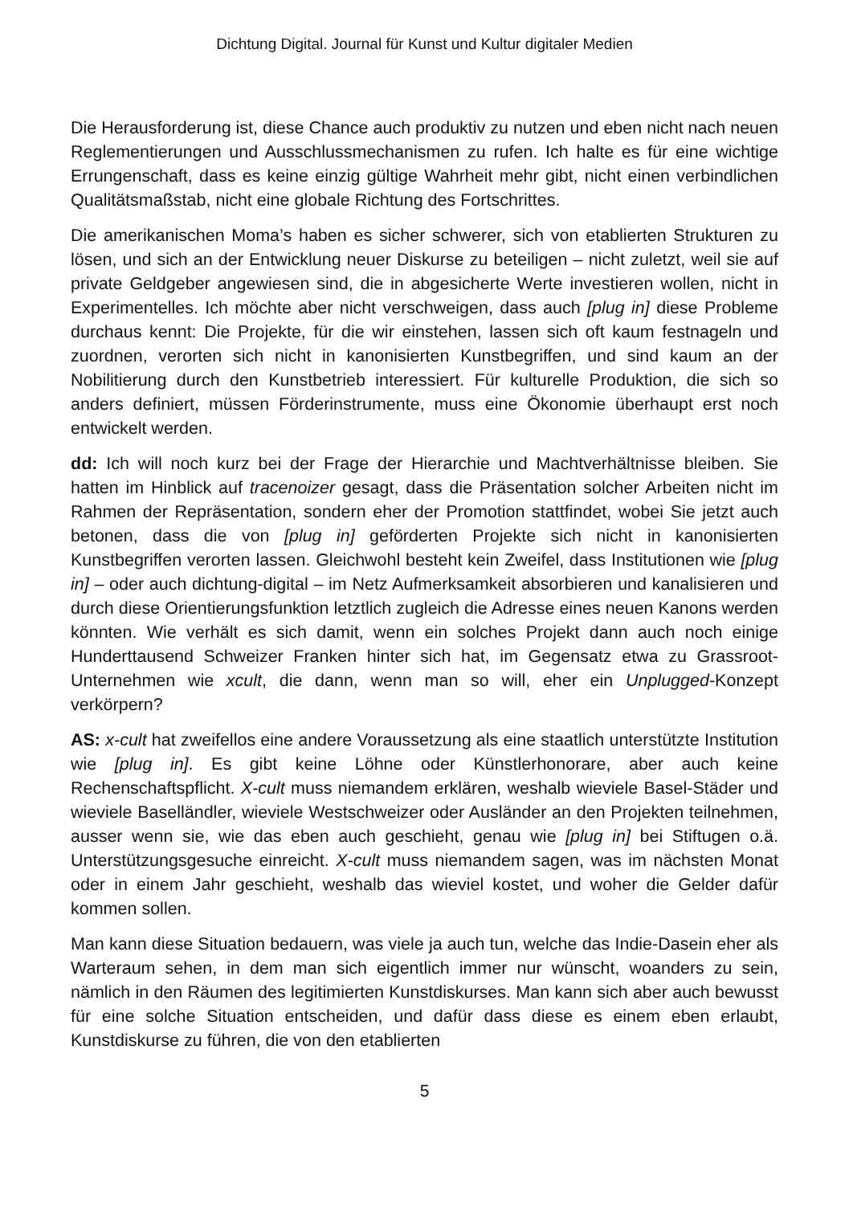Dichtung Digital. Journal für Kunst und Kultur digitaler Medien
Die Herausforderung ist, diese Chance auch produktiv zu nutzen und eben nicht nach neuen Reglementierungen und Ausschlussmechanismen zu rufen. Ich halte es für eine wichtige Errungenschaft, dass es keine einzig gültige Wahrheit mehr gibt, nicht einen verbindlichen Qualitätsmaßstab, nicht eine globale Richtung des Fortschrittes.
Die amerikanischen Moma’s haben es sicher schwerer, sich von etablierten Strukturen zu lösen, und sich an der Entwicklung neuer Diskurse zu beteiligen – nicht zuletzt, weil sie auf private Geldgeber angewiesen sind, die in abgesicherte Werte investieren wollen, nicht in Experimentelles. Ich möchte aber nicht verschweigen, dass auch [plug in] diese Probleme durchaus kennt: Die Projekte, für die wir einstehen, lassen sich oft kaum festnageln und zuordnen, verorten sich nicht in kanonisierten Kunstbegriffen, und sind kaum an der Nobilitierung durch den Kunstbetrieb interessiert. Für kulturelle Produktion, die sich so anders definiert, müssen Förderinstrumente, muss eine Ökonomie überhaupt erst noch entwickelt werden.
dd: Ich will noch kurz bei der Frage der Hierarchie und Machtverhältnisse bleiben. Sie hatten im Hinblick auf tracenoizer gesagt, dass die Präsentation solcher Arbeiten nicht im Rahmen der Repräsentation, sondern eher der Promotion stattfindet, wobei Sie jetzt auch betonen, dass die von [plug in] geförderten Projekte sich nicht in kanonisierten Kunstbegriffen verorten lassen. Gleichwohl besteht kein Zweifel, dass Institutionen wie [plug in] – oder auch dichtung-digital – im Netz Aufmerksamkeit absorbieren und kanalisieren und durch diese Orientierungsfunktion letztlich zugleich die Adresse eines neuen Kanons werden könnten. Wie verhält es sich damit, wenn ein solches Projekt dann auch noch einige Hunderttausend Schweizer Franken hinter sich hat, im Gegensatz etwa zu Grassroot-Unternehmen wie xcult, die dann, wenn man so will, eher ein Unplugged-Konzept verkörpern?
AS: x-cult hat zweifellos eine andere Voraussetzung als eine staatlich unterstützte Institution wie [plug in]. Es gibt keine Löhne oder Künstlerhonorare, aber auch keine Rechenschaftspflicht. X-cult muss niemandem erklären, weshalb wieviele Basel-Städer und wieviele Baselländler, wieviele Westschweizer oder Ausländer an den Projekten teilnehmen, ausser wenn sie, wie das eben auch geschieht, genau wie [plug in] bei Stiftugen o.ä. Unterstützungsgesuche einreicht. X-cult muss niemandem sagen, was im nächsten Monat oder in einem Jahr geschieht, weshalb das wieviel kostet, und woher die Gelder dafür kommen sollen.
Man kann diese Situation bedauern, was viele ja auch tun, welche das Indie-Dasein eher als Warteraum sehen, in dem man sich eigentlich immer nur wünscht, woanders zu sein, nämlich in den Räumen des legitimierten Kunstdiskurses. Man kann sich aber auch bewusst für eine solche Situation entscheiden, und dafür dass diese es einem eben erlaubt, Kunstdiskurse zu führen, die von den etablierten
5